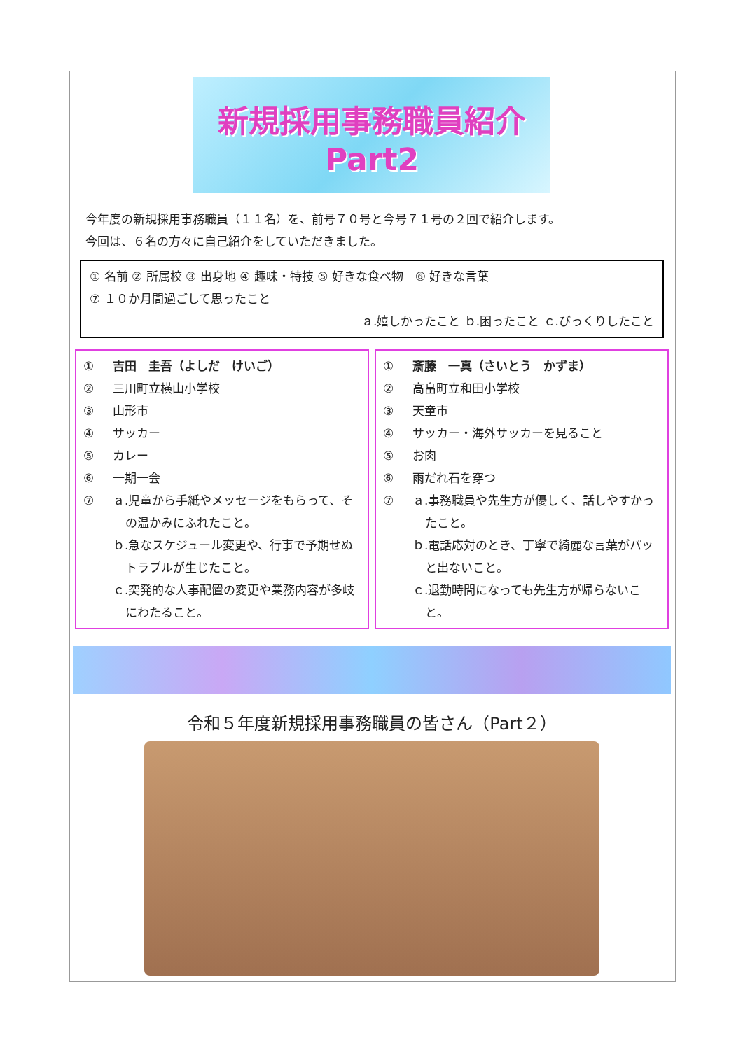新規採用事務職員紹介
Part2
今年度の新規採用事務職員（１１名）を、前号７０号と今号７１号の２回で紹介します。
今回は、６名の方々に自己紹介をしていただきました。
① 名前 ② 所属校 ③ 出身地 ④ 趣味・特技 ⑤ 好きな食べ物　⑥ 好きな言葉
⑦ １０か月間過ごして思ったこと
ａ.嬉しかったこと ｂ.困ったこと ｃ.びっくりしたこと
① 吉田　圭吾（よしだ　けいご）
② 三川町立横山小学校
③ 山形市
④ サッカー
⑤ カレー
⑥ 一期一会
⑦ ａ.児童から手紙やメッセージをもらって、その温かみにふれたこと。
ｂ.急なスケジュール変更や、行事で予期せぬトラブルが生じたこと。
ｃ.突発的な人事配置の変更や業務内容が多岐にわたること。
① 斎藤　一真（さいとう　かずま）
② 高畠町立和田小学校
③ 天童市
④ サッカー・海外サッカーを見ること
⑤ お肉
⑥ 雨だれ石を穿つ
⑦ ａ.事務職員や先生方が優しく、話しやすかったこと。
ｂ.電話応対のとき、丁寧で綺麗な言葉がパッと出ないこと。
ｃ.退勤時間になっても先生方が帰らないこと。
令和５年度新規採用事務職員の皆さん（Part２）